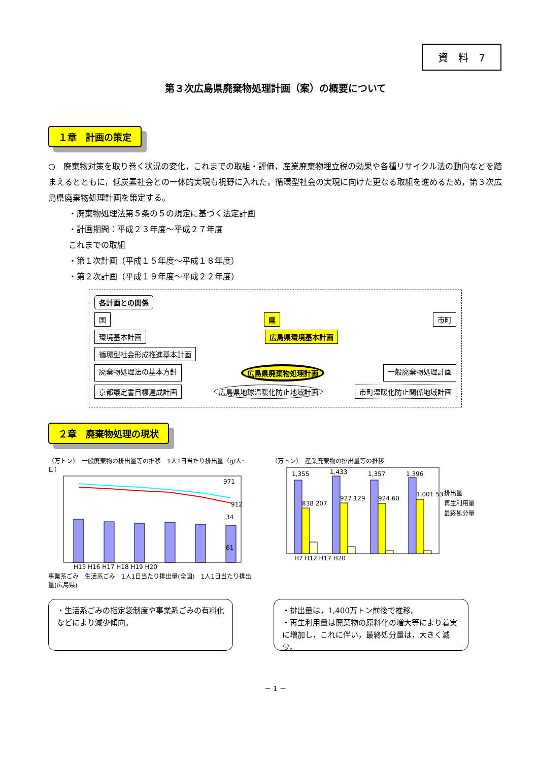資　料　7
第３次広島県廃棄物処理計画（案）の概要について
１章　計画の策定
○　廃棄物対策を取り巻く状況の変化，これまでの取組・評価，産業廃棄物埋立税の効果や各種リサイクル法の動向などを踏まえるとともに，低炭素社会との一体的実現も視野に入れた，循環型社会の実現に向けた更なる取組を進めるため，第３次広島県廃棄物処理計画を策定する。
・廃棄物処理法第５条の５の規定に基づく法定計画
・計画期間：平成２３年度～平成２７年度
これまでの取組
・第１次計画（平成１５年度～平成１８年度）
・第２次計画（平成１９年度～平成２２年度）
各計画との関係
国 県 市町
環境基本計画 広島県環境基本計画
循環型社会形成推進基本計画
廃棄物処理法の基本方針 広島県廃棄物処理計画 一般廃棄物処理計画
京都議定書目標達成計画 広島県地球温暖化防止地域計画 市町温暖化防止関係地域計画
２章　廃棄物処理の現状
（万トン）　一般廃棄物の排出量等の推移　1人1日当たり排出量（g/人･日）
971
912
34
61
H15 H16 H17 H18 H19 H20
事業系ごみ　生活系ごみ　1人1日当たり排出量(全国)　1人1日当たり排出量(広島県)
（万トン）　産業廃棄物の排出量等の推移
1,355
1,433
1,357
1,396
838 207
927 129
924 60
1,001 53
H7 H12 H17 H20
排出量
再生利用量
最終処分量
・生活系ごみの指定袋制度や事業系ごみの有料化などにより減少傾向。
・排出量は，1,400万トン前後で推移。
・再生利用量は廃棄物の原料化の増大等により着実に増加し，これに伴い，最終処分量は，大きく減少。
－ 1 －